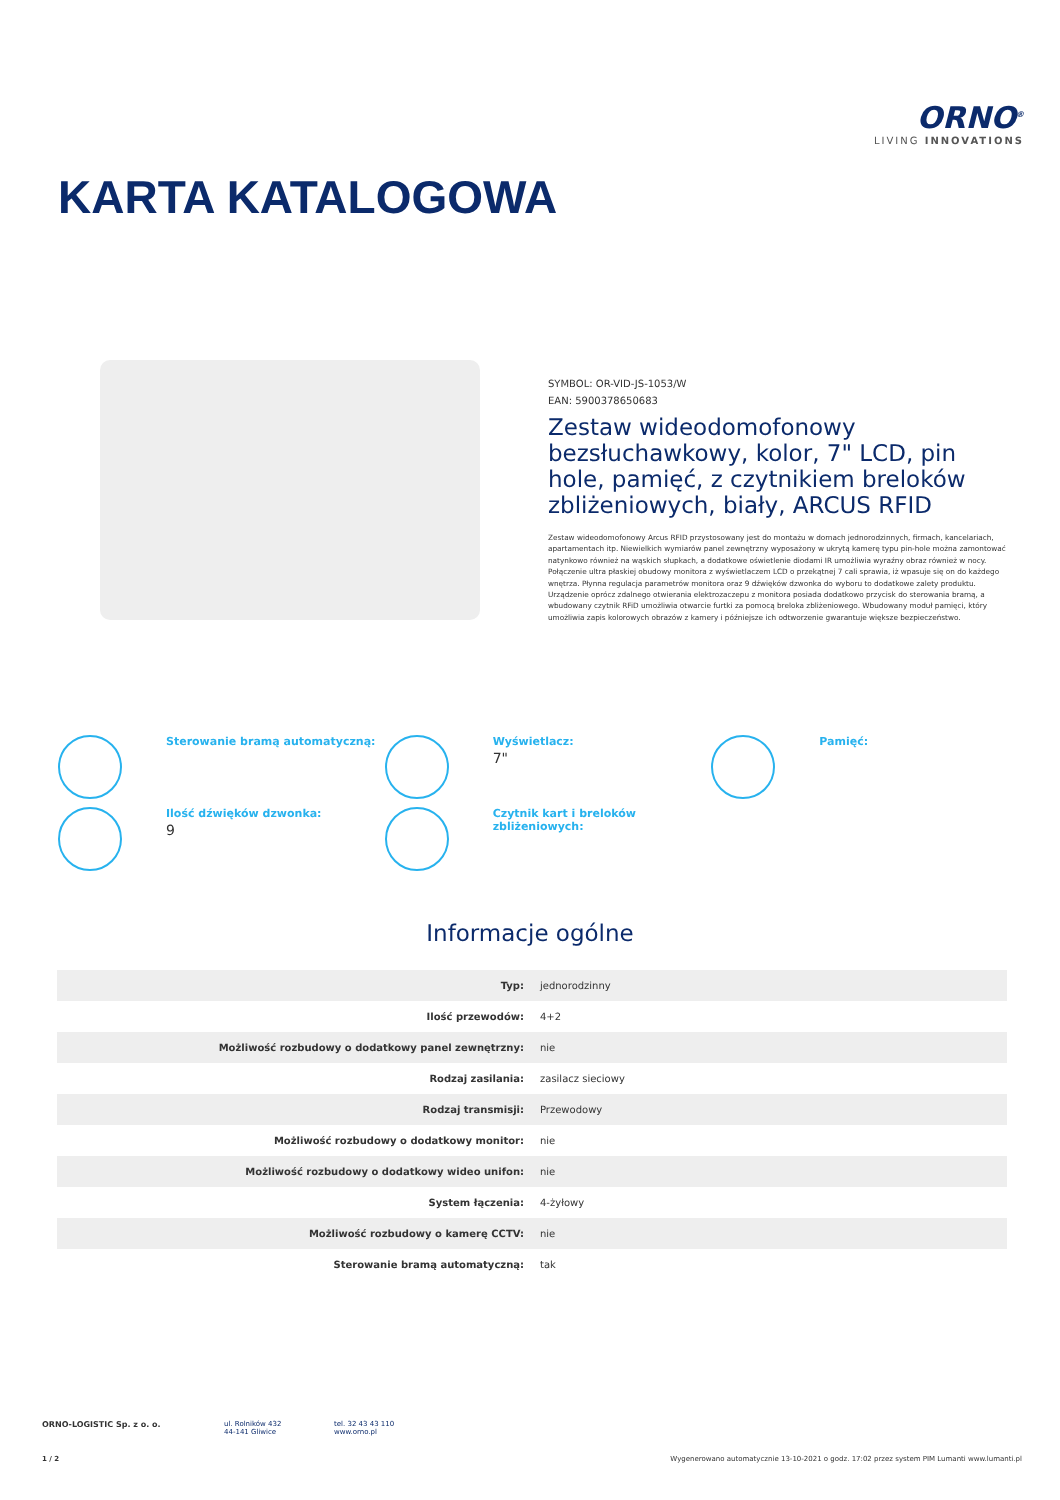ORNO<sup>®</sup>
LIVING INNOVATIONS
KARTA KATALOGOWA
SYMBOL: OR-VID-JS-1053/W
EAN: 5900378650683
Zestaw wideodomofonowy bezsłuchawkowy, kolor, 7" LCD, pin hole, pamięć, z czytnikiem breloków zbliżeniowych, biały, ARCUS RFID
Zestaw wideodomofonowy Arcus RFID przystosowany jest do montażu w domach jednorodzinnych, firmach, kancelariach, apartamentach itp. Niewielkich wymiarów panel zewnętrzny wyposażony w ukrytą kamerę typu pin-hole można zamontować natynkowo również na wąskich słupkach, a dodatkowe oświetlenie diodami IR umożliwia wyraźny obraz również w nocy. Połączenie ultra płaskiej obudowy monitora z wyświetlaczem LCD o przekątnej 7 cali sprawia, iż wpasuje się on do każdego wnętrza. Płynna regulacja parametrów monitora oraz 9 dźwięków dzwonka do wyboru to dodatkowe zalety produktu. Urządzenie oprócz zdalnego otwierania elektrozaczepu z monitora posiada dodatkowo przycisk do sterowania bramą, a wbudowany czytnik RFiD umożliwia otwarcie furtki za pomocą breloka zbliżeniowego. Wbudowany moduł pamięci, który umożliwia zapis kolorowych obrazów z kamery i późniejsze ich odtworzenie gwarantuje większe bezpieczeństwo.
Sterowanie bramą automatyczną:
Wyświetlacz:
7"
Pamięć:
Ilość dźwięków dzwonka:
9
Czytnik kart i breloków zbliżeniowych:
Informacje ogólne
| Typ: | jednorodzinny |
| Ilość przewodów: | 4+2 |
| Możliwość rozbudowy o dodatkowy panel zewnętrzny: | nie |
| Rodzaj zasilania: | zasilacz sieciowy |
| Rodzaj transmisji: | Przewodowy |
| Możliwość rozbudowy o dodatkowy monitor: | nie |
| Możliwość rozbudowy o dodatkowy wideo unifon: | nie |
| System łączenia: | 4-żyłowy |
| Możliwość rozbudowy o kamerę CCTV: | nie |
| Sterowanie bramą automatyczną: | tak |
ORNO-LOGISTIC Sp. z o. o. ul. Rolników 432
44-141 Gliwice
tel. 32 43 43 110
www.orno.pl
1 / 2 Wygenerowano automatycznie 13-10-2021 o godz. 17:02 przez system PIM Lumanti www.lumanti.pl